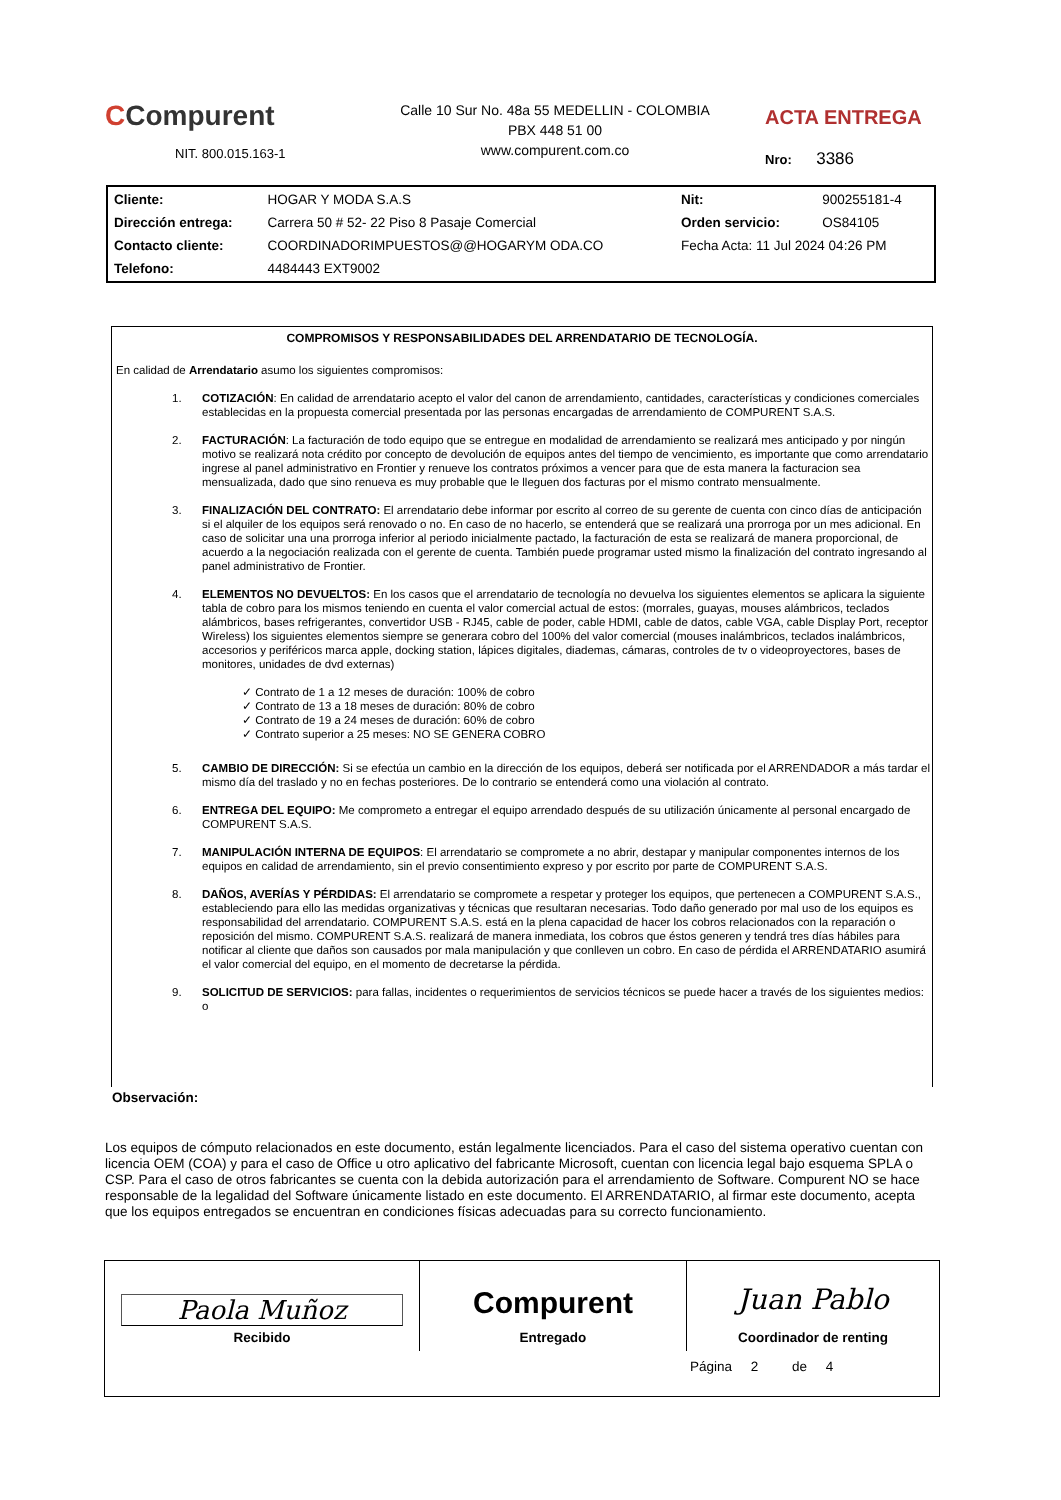CCompurent
NIT. 800.015.163-1
Calle 10 Sur No. 48a 55 MEDELLIN - COLOMBIA
PBX 448 51 00
www.compurent.com.co
ACTA ENTREGA
Nro: 3386
| Cliente: | HOGAR Y MODA S.A.S | Nit: | 900255181-4 |
| Dirección entrega: | Carrera 50 # 52- 22 Piso 8 Pasaje Comercial | Orden servicio: | OS84105 |
| Contacto cliente: | COORDINADORIMPUESTOS@@HOGARYM ODA.CO | Fecha Acta: 11 Jul 2024 04:26 PM | |
| Telefono: | 4484443 EXT9002 | | |
COMPROMISOS Y RESPONSABILIDADES DEL ARRENDATARIO DE TECNOLOGÍA.
En calidad de Arrendatario asumo los siguientes compromisos:
1. COTIZACIÓN: En calidad de arrendatario acepto el valor del canon de arrendamiento, cantidades, características y condiciones comerciales establecidas en la propuesta comercial presentada por las personas encargadas de arrendamiento de COMPURENT S.A.S.
2. FACTURACIÓN: La facturación de todo equipo que se entregue en modalidad de arrendamiento se realizará mes anticipado y por ningún motivo se realizará nota crédito por concepto de devolución de equipos antes del tiempo de vencimiento, es importante que como arrendatario ingrese al panel administrativo en Frontier y renueve los contratos próximos a vencer para que de esta manera la facturacion sea mensualizada, dado que sino renueva es muy probable que le lleguen dos facturas por el mismo contrato mensualmente.
3. FINALIZACIÓN DEL CONTRATO: El arrendatario debe informar por escrito al correo de su gerente de cuenta con cinco días de anticipación si el alquiler de los equipos será renovado o no. En caso de no hacerlo, se entenderá que se realizará una prorroga por un mes adicional. En caso de solicitar una una prorroga inferior al periodo inicialmente pactado, la facturación de esta se realizará de manera proporcional, de acuerdo a la negociación realizada con el gerente de cuenta. También puede programar usted mismo la finalización del contrato ingresando al panel administrativo de Frontier.
4. ELEMENTOS NO DEVUELTOS: En los casos que el arrendatario de tecnología no devuelva los siguientes elementos se aplicara la siguiente tabla de cobro para los mismos teniendo en cuenta el valor comercial actual de estos: (morrales, guayas, mouses alámbricos, teclados alámbricos, bases refrigerantes, convertidor USB - RJ45, cable de poder, cable HDMI, cable de datos, cable VGA, cable Display Port, receptor Wireless) los siguientes elementos siempre se generara cobro del 100% del valor comercial (mouses inalámbricos, teclados inalámbricos, accesorios y periféricos marca apple, docking station, lápices digitales, diademas, cámaras, controles de tv o videoproyectores, bases de monitores, unidades de dvd externas)
✓ Contrato de 1 a 12 meses de duración: 100% de cobro
✓ Contrato de 13 a 18 meses de duración: 80% de cobro
✓ Contrato de 19 a 24 meses de duración: 60% de cobro
✓ Contrato superior a 25 meses: NO SE GENERA COBRO
5. CAMBIO DE DIRECCIÓN: Si se efectúa un cambio en la dirección de los equipos, deberá ser notificada por el ARRENDADOR a más tardar el mismo día del traslado y no en fechas posteriores. De lo contrario se entenderá como una violación al contrato.
6. ENTREGA DEL EQUIPO: Me comprometo a entregar el equipo arrendado después de su utilización únicamente al personal encargado de COMPURENT S.A.S.
7. MANIPULACIÓN INTERNA DE EQUIPOS: El arrendatario se compromete a no abrir, destapar y manipular componentes internos de los equipos en calidad de arrendamiento, sin el previo consentimiento expreso y por escrito por parte de COMPURENT S.A.S.
8. DAÑOS, AVERÍAS Y PÉRDIDAS: El arrendatario se compromete a respetar y proteger los equipos, que pertenecen a COMPURENT S.A.S., estableciendo para ello las medidas organizativas y técnicas que resultaran necesarias. Todo daño generado por mal uso de los equipos es responsabilidad del arrendatario. COMPURENT S.A.S. está en la plena capacidad de hacer los cobros relacionados con la reparación o reposición del mismo. COMPURENT S.A.S. realizará de manera inmediata, los cobros que éstos generen y tendrá tres días hábiles para notificar al cliente que daños son causados por mala manipulación y que conlleven un cobro. En caso de pérdida el ARRENDATARIO asumirá el valor comercial del equipo, en el momento de decretarse la pérdida.
9. SOLICITUD DE SERVICIOS: para fallas, incidentes o requerimientos de servicios técnicos se puede hacer a través de los siguientes medios: o
Observación:
Los equipos de cómputo relacionados en este documento, están legalmente licenciados. Para el caso del sistema operativo cuentan con licencia OEM (COA) y para el caso de Office u otro aplicativo del fabricante Microsoft, cuentan con licencia legal bajo esquema SPLA o CSP. Para el caso de otros fabricantes se cuenta con la debida autorización para el arrendamiento de Software. Compurent NO se hace responsable de la legalidad del Software únicamente listado en este documento. El ARRENDATARIO, al firmar este documento, acepta que los equipos entregados se encuentran en condiciones físicas adecuadas para su correcto funcionamiento.
| Paola Muñoz Recibido | Compurent Entregado | Juan Pablo Coordinador de renting |
Página 2 de 4